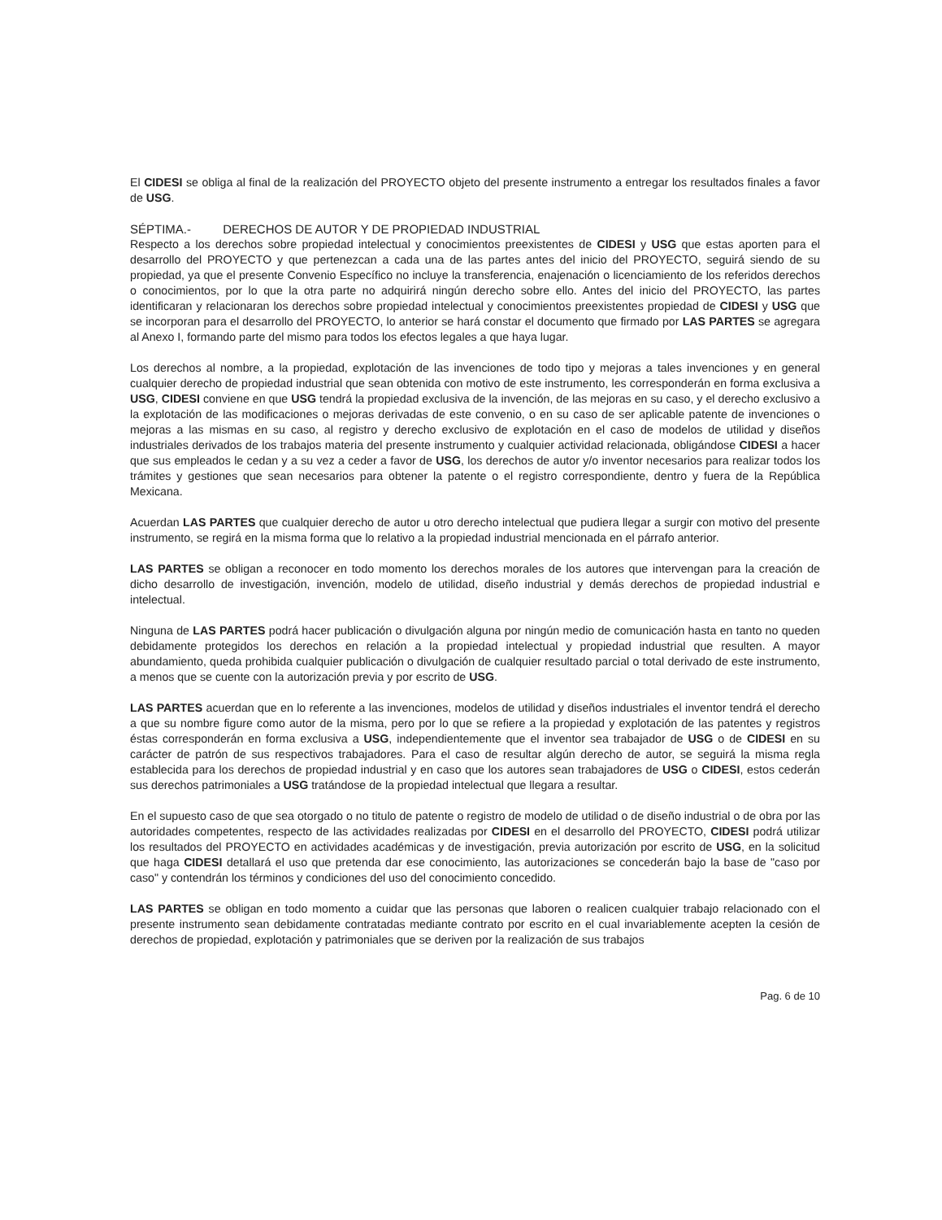El CIDESI se obliga al final de la realización del PROYECTO objeto del presente instrumento a entregar los resultados finales a favor de USG.
SÉPTIMA.- DERECHOS DE AUTOR Y DE PROPIEDAD INDUSTRIAL
Respecto a los derechos sobre propiedad intelectual y conocimientos preexistentes de CIDESI y USG que estas aporten para el desarrollo del PROYECTO y que pertenezcan a cada una de las partes antes del inicio del PROYECTO, seguirá siendo de su propiedad, ya que el presente Convenio Específico no incluye la transferencia, enajenación o licenciamiento de los referidos derechos o conocimientos, por lo que la otra parte no adquirirá ningún derecho sobre ello. Antes del inicio del PROYECTO, las partes identificaran y relacionaran los derechos sobre propiedad intelectual y conocimientos preexistentes propiedad de CIDESI y USG que se incorporan para el desarrollo del PROYECTO, lo anterior se hará constar el documento que firmado por LAS PARTES se agregara al Anexo I, formando parte del mismo para todos los efectos legales a que haya lugar.
Los derechos al nombre, a la propiedad, explotación de las invenciones de todo tipo y mejoras a tales invenciones y en general cualquier derecho de propiedad industrial que sean obtenida con motivo de este instrumento, les corresponderán en forma exclusiva a USG, CIDESI conviene en que USG tendrá la propiedad exclusiva de la invención, de las mejoras en su caso, y el derecho exclusivo a la explotación de las modificaciones o mejoras derivadas de este convenio, o en su caso de ser aplicable patente de invenciones o mejoras a las mismas en su caso, al registro y derecho exclusivo de explotación en el caso de modelos de utilidad y diseños industriales derivados de los trabajos materia del presente instrumento y cualquier actividad relacionada, obligándose CIDESI a hacer que sus empleados le cedan y a su vez a ceder a favor de USG, los derechos de autor y/o inventor necesarios para realizar todos los trámites y gestiones que sean necesarios para obtener la patente o el registro correspondiente, dentro y fuera de la República Mexicana.
Acuerdan LAS PARTES que cualquier derecho de autor u otro derecho intelectual que pudiera llegar a surgir con motivo del presente instrumento, se regirá en la misma forma que lo relativo a la propiedad industrial mencionada en el párrafo anterior.
LAS PARTES se obligan a reconocer en todo momento los derechos morales de los autores que intervengan para la creación de dicho desarrollo de investigación, invención, modelo de utilidad, diseño industrial y demás derechos de propiedad industrial e intelectual.
Ninguna de LAS PARTES podrá hacer publicación o divulgación alguna por ningún medio de comunicación hasta en tanto no queden debidamente protegidos los derechos en relación a la propiedad intelectual y propiedad industrial que resulten. A mayor abundamiento, queda prohibida cualquier publicación o divulgación de cualquier resultado parcial o total derivado de este instrumento, a menos que se cuente con la autorización previa y por escrito de USG.
LAS PARTES acuerdan que en lo referente a las invenciones, modelos de utilidad y diseños industriales el inventor tendrá el derecho a que su nombre figure como autor de la misma, pero por lo que se refiere a la propiedad y explotación de las patentes y registros éstas corresponderán en forma exclusiva a USG, independientemente que el inventor sea trabajador de USG o de CIDESI en su carácter de patrón de sus respectivos trabajadores. Para el caso de resultar algún derecho de autor, se seguirá la misma regla establecida para los derechos de propiedad industrial y en caso que los autores sean trabajadores de USG o CIDESI, estos cederán sus derechos patrimoniales a USG tratándose de la propiedad intelectual que llegara a resultar.
En el supuesto caso de que sea otorgado o no titulo de patente o registro de modelo de utilidad o de diseño industrial o de obra por las autoridades competentes, respecto de las actividades realizadas por CIDESI en el desarrollo del PROYECTO, CIDESI podrá utilizar los resultados del PROYECTO en actividades académicas y de investigación, previa autorización por escrito de USG, en la solicitud que haga CIDESI detallará el uso que pretenda dar ese conocimiento, las autorizaciones se concederán bajo la base de "caso por caso" y contendrán los términos y condiciones del uso del conocimiento concedido.
LAS PARTES se obligan en todo momento a cuidar que las personas que laboren o realicen cualquier trabajo relacionado con el presente instrumento sean debidamente contratadas mediante contrato por escrito en el cual invariablemente acepten la cesión de derechos de propiedad, explotación y patrimoniales que se deriven por la realización de sus trabajos
Pag. 6 de 10